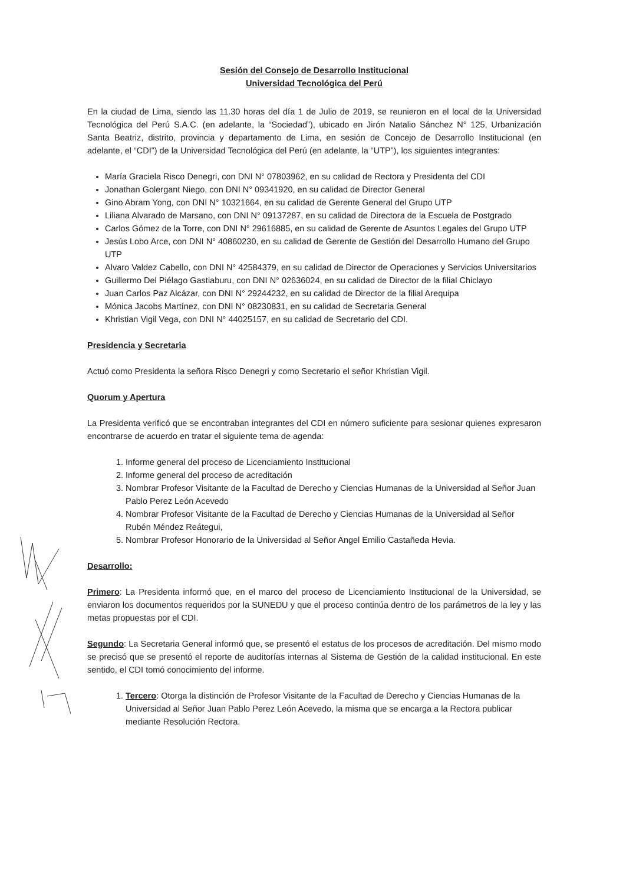Sesión del Consejo de Desarrollo Institucional
Universidad Tecnológica del Perú
En la ciudad de Lima, siendo las 11.30 horas del día 1 de Julio de 2019, se reunieron en el local de la Universidad Tecnológica del Perú S.A.C. (en adelante, la “Sociedad”), ubicado en Jirón Natalio Sánchez N° 125, Urbanización Santa Beatriz, distrito, provincia y departamento de Lima, en sesión de Concejo de Desarrollo Institucional (en adelante, el “CDI”) de la Universidad Tecnológica del Perú (en adelante, la “UTP”), los siguientes integrantes:
María Graciela Risco Denegri, con DNI N° 07803962, en su calidad de Rectora y Presidenta del CDI
Jonathan Golergant Niego, con DNI N° 09341920, en su calidad de Director General
Gino Abram Yong, con DNI N° 10321664, en su calidad de Gerente General del Grupo UTP
Liliana Alvarado de Marsano, con DNI N° 09137287, en su calidad de Directora de la Escuela de Postgrado
Carlos Gómez de la Torre, con DNI N° 29616885, en su calidad de Gerente de Asuntos Legales del Grupo UTP
Jesús Lobo Arce, con DNI N° 40860230, en su calidad de Gerente de Gestión del Desarrollo Humano del Grupo UTP
Alvaro Valdez Cabello, con DNI N° 42584379, en su calidad de Director de Operaciones y Servicios Universitarios
Guillermo Del Piélago Gastiaburu, con DNI N° 02636024, en su calidad de Director de la filial Chiclayo
Juan Carlos Paz Alcázar, con DNI N° 29244232, en su calidad de Director de la filial Arequipa
Mónica Jacobs Martínez, con DNI N° 08230831, en su calidad de Secretaria General
Khristian Vigil Vega, con DNI N° 44025157, en su calidad de Secretario del CDI.
Presidencia y Secretaria
Actuó como Presidenta la señora Risco Denegri y como Secretario el señor Khristian Vigil.
Quorum y Apertura
La Presidenta verificó que se encontraban integrantes del CDI en número suficiente para sesionar quienes expresaron encontrarse de acuerdo en tratar el siguiente tema de agenda:
1. Informe general del proceso de Licenciamiento Institucional
2. Informe general del proceso de acreditación
3. Nombrar Profesor Visitante de la Facultad de Derecho y Ciencias Humanas de la Universidad al Señor Juan Pablo Perez León Acevedo
4. Nombrar Profesor Visitante de la Facultad de Derecho y Ciencias Humanas de la Universidad al Señor Rubén Méndez Reátegui,
5. Nombrar Profesor Honorario de la Universidad al Señor Angel Emilio Castañeda Hevia.
Desarrollo:
Primero: La Presidenta informó que, en el marco del proceso de Licenciamiento Institucional de la Universidad, se enviaron los documentos requeridos por la SUNEDU y que el proceso continúa dentro de los parámetros de la ley y las metas propuestas por el CDI.
Segundo: La Secretaria General informó que, se presentó el estatus de los procesos de acreditación. Del mismo modo se precisó que se presentó el reporte de auditorías internas al Sistema de Gestión de la calidad institucional. En este sentido, el CDI tomó conocimiento del informe.
1. Tercero: Otorga la distinción de Profesor Visitante de la Facultad de Derecho y Ciencias Humanas de la Universidad al Señor Juan Pablo Perez León Acevedo, la misma que se encarga a la Rectora publicar mediante Resolución Rectora.